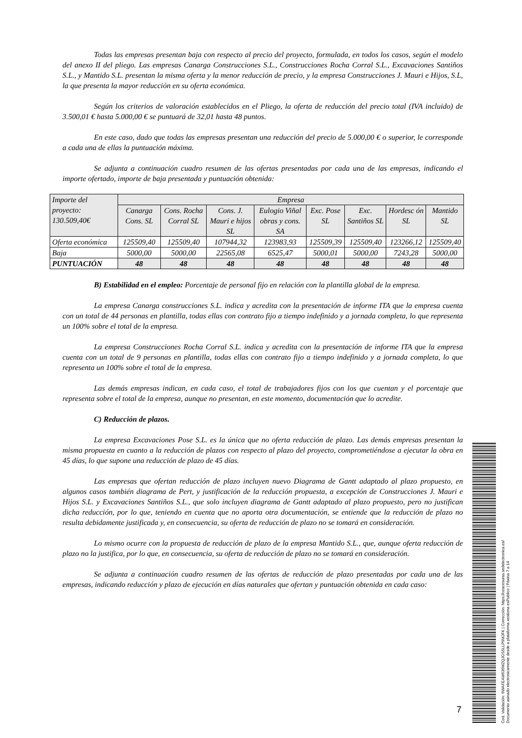Todas las empresas presentan baja con respecto al precio del proyecto, formulada, en todos los casos, según el modelo del anexo II del pliego. Las empresas Canarga Construcciones S.L., Construcciones Rocha Corral S.L., Excavaciones Santiños S.L., y Mantido S.L. presentan la misma oferta y la menor reducción de precio, y la empresa Construcciones J. Mauri e Hijos, S.L, la que presenta la mayor reducción en su oferta económica.
Según los criterios de valoración establecidos en el Pliego, la oferta de reducción del precio total (IVA incluido) de 3.500,01 € hasta 5.000,00 € se puntuará de 32,01 hasta 48 puntos.
En este caso, dado que todas las empresas presentan una reducción del precio de 5.000,00 € o superior, le corresponde a cada una de ellas la puntuación máxima.
Se adjunta a continuación cuadro resumen de las ofertas presentadas por cada una de las empresas, indicando el importe ofertado, importe de baja presentada y puntuación obtenida:
| Importe del proyecto: 130.509,40€ | Empresa | | | | | | | |
| | Canarga Cons. SL | Cons. Rocha Corral SL | Cons. J. Mauri e hijos SL | Eulogio Viñal obras y cons. SA | Exc. Pose SL | Exc. Santiños SL | Hordesc ón SL | Mantido SL |
| Oferta económica | 125509,40 | 125509,40 | 107944,32 | 123983,93 | 125509,39 | 125509,40 | 123266,12 | 125509,40 |
| Baja | 5000,00 | 5000,00 | 22565,08 | 6525,47 | 5000,01 | 5000,00 | 7243,28 | 5000,00 |
| PUNTUACIÓN | 48 | 48 | 48 | 48 | 48 | 48 | 48 | 48 |
B) Estabilidad en el empleo: Porcentaje de personal fijo en relación con la plantilla global de la empresa.
La empresa Canarga construcciones S.L. indica y acredita con la presentación de informe ITA que la empresa cuenta con un total de 44 personas en plantilla, todas ellas con contrato fijo a tiempo indefinido y a jornada completa, lo que representa un 100% sobre el total de la empresa.
La empresa Construcciones Rocha Corral S.L. indica y acredita con la presentación de informe ITA que la empresa cuenta con un total de 9 personas en plantilla, todas ellas con contrato fijo a tiempo indefinido y a jornada completa, lo que representa un 100% sobre el total de la empresa.
Las demás empresas indican, en cada caso, el total de trabajadores fijos con los que cuentan y el porcentaje que representa sobre el total de la empresa, aunque no presentan, en este momento, documentación que lo acredite.
C) Reducción de plazos.
La empresa Excavaciones Pose S.L. es la única que no oferta reducción de plazo. Las demás empresas presentan la misma propuesta en cuanto a la reducción de plazos con respecto al plazo del proyecto, comprometiéndose a ejecutar la obra en 45 días, lo que supone una reducción de plazo de 45 días.
Las empresas que ofertan reducción de plazo incluyen nuevo Diagrama de Gantt adaptado al plazo propuesto, en algunos casos también diagrama de Pert, y justificación de la reducción propuesta, a excepción de Construcciones J. Mauri e Hijos S.L. y Excavaciones Santiños S.L., que solo incluyen diagrama de Gantt adaptado al plazo propuesto, pero no justifican dicha reducción, por lo que, teniendo en cuenta que no aporta otra documentación, se entiende que la reducción de plazo no resulta debidamente justificada y, en consecuencia, su oferta de reducción de plazo no se tomará en consideración.
Lo mismo ocurre con la propuesta de reducción de plazo de la empresa Mantido S.L., que, aunque oferta reducción de plazo no la justifica, por lo que, en consecuencia, su oferta de reducción de plazo no se tomará en consideración.
Se adjunta a continuación cuadro resumen de las ofertas de reducción de plazo presentadas por cada una de las empresas, indicando reducción y plazo de ejecución en días naturales que ofertan y puntuación obtenida en cada caso:
7
Cod. Validación: 6WAFEAW636MZQJGS5LLP9MJFK | Corrección: https://ozacesuras.sedelectronica.es/
Documento asinado electronicamente desde a plataforma xestiona esPublico | Páxina 7 a 14